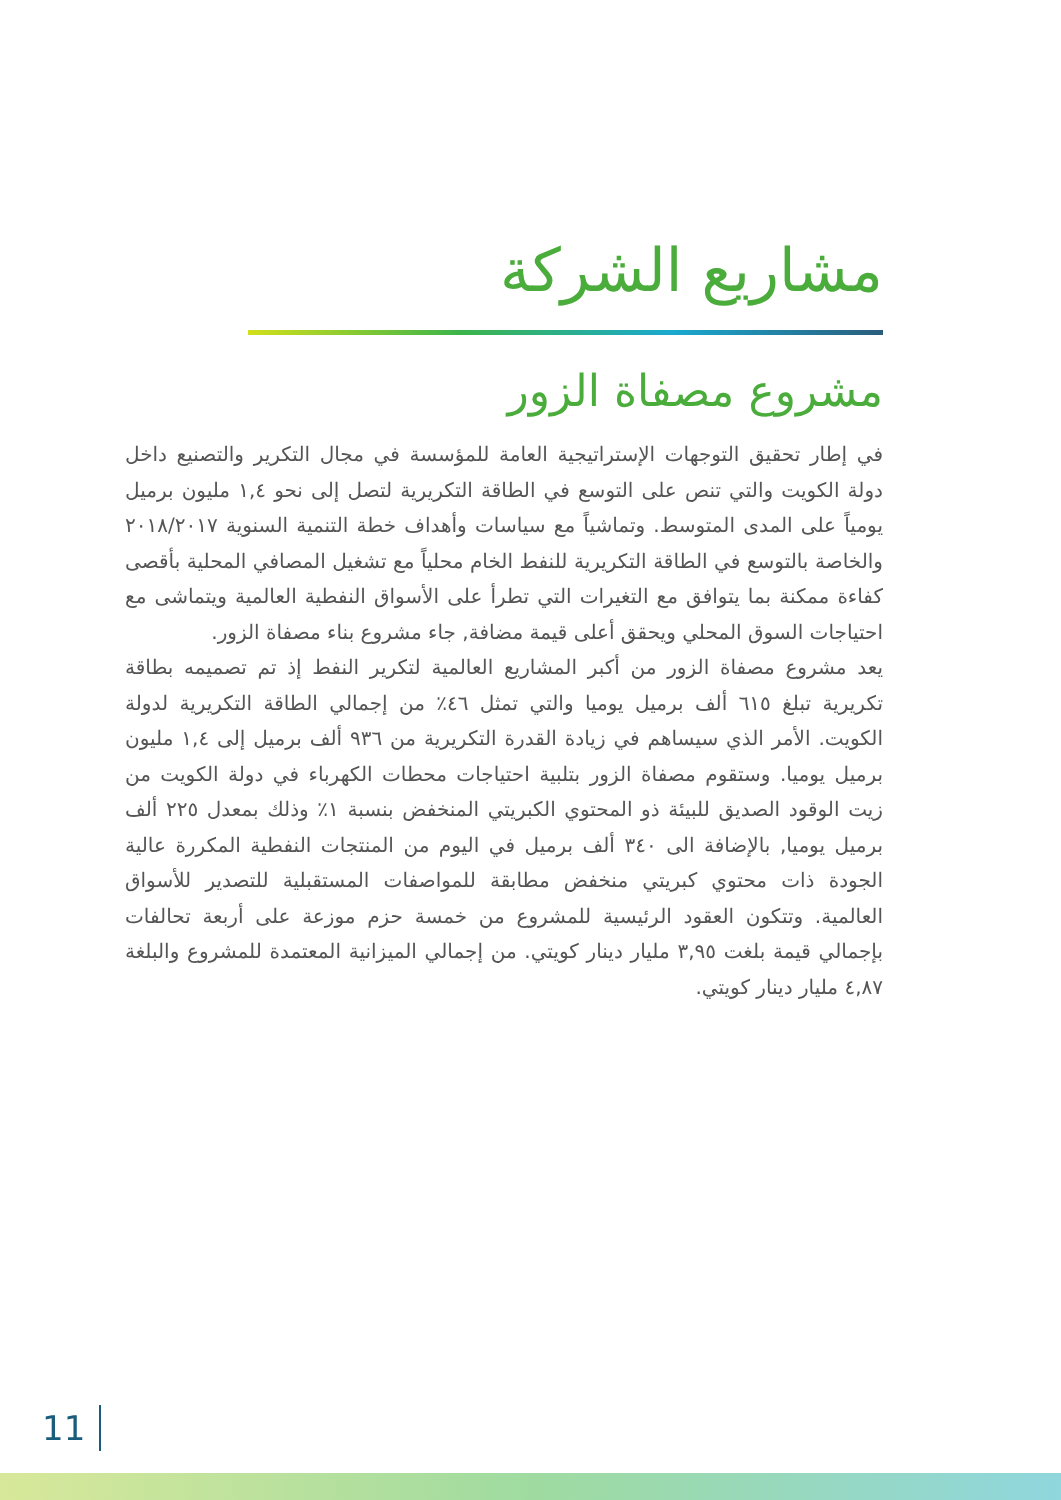مشاريع الشركة
مشروع مصفاة الزور
في إطار تحقيق التوجهات الإستراتيجية العامة للمؤسسة في مجال التكرير والتصنيع داخل دولة الكويت والتي تنص على التوسع في الطاقة التكريرية لتصل إلى نحو ١,٤ مليون برميل يومياً على المدى المتوسط. وتماشياً مع سياسات وأهداف خطة التنمية السنوية ٢٠١٨/٢٠١٧ والخاصة بالتوسع في الطاقة التكريرية للنفط الخام محلياً مع تشغيل المصافي المحلية بأقصى كفاءة ممكنة بما يتوافق مع التغيرات التي تطرأ على الأسواق النفطية العالمية ويتماشى مع احتياجات السوق المحلي ويحقق أعلى قيمة مضافة, جاء مشروع بناء مصفاة الزور.
يعد مشروع مصفاة الزور من أكبر المشاريع العالمية لتكرير النفط إذ تم تصميمه بطاقة تكريرية تبلغ ٦١٥ ألف برميل يوميا والتي تمثل ٤٦٪ من إجمالي الطاقة التكريرية لدولة الكويت. الأمر الذي سيساهم في زيادة القدرة التكريرية من ٩٣٦ ألف برميل إلى ١,٤ مليون برميل يوميا. وستقوم مصفاة الزور بتلبية احتياجات محطات الكهرباء في دولة الكويت من زيت الوقود الصديق للبيئة ذو المحتوي الكبريتي المنخفض بنسبة ١٪ وذلك بمعدل ٢٢٥ ألف برميل يوميا, بالإضافة الى ٣٤٠ ألف برميل في اليوم من المنتجات النفطية المكررة عالية الجودة ذات محتوي كبريتي منخفض مطابقة للمواصفات المستقبلية للتصدير للأسواق العالمية. وتتكون العقود الرئيسية للمشروع من خمسة حزم موزعة على أربعة تحالفات بإجمالي قيمة بلغت ٣,٩٥ مليار دينار كويتي. من إجمالي الميزانية المعتمدة للمشروع والبلغة ٤,٨٧ مليار دينار كويتي.
11